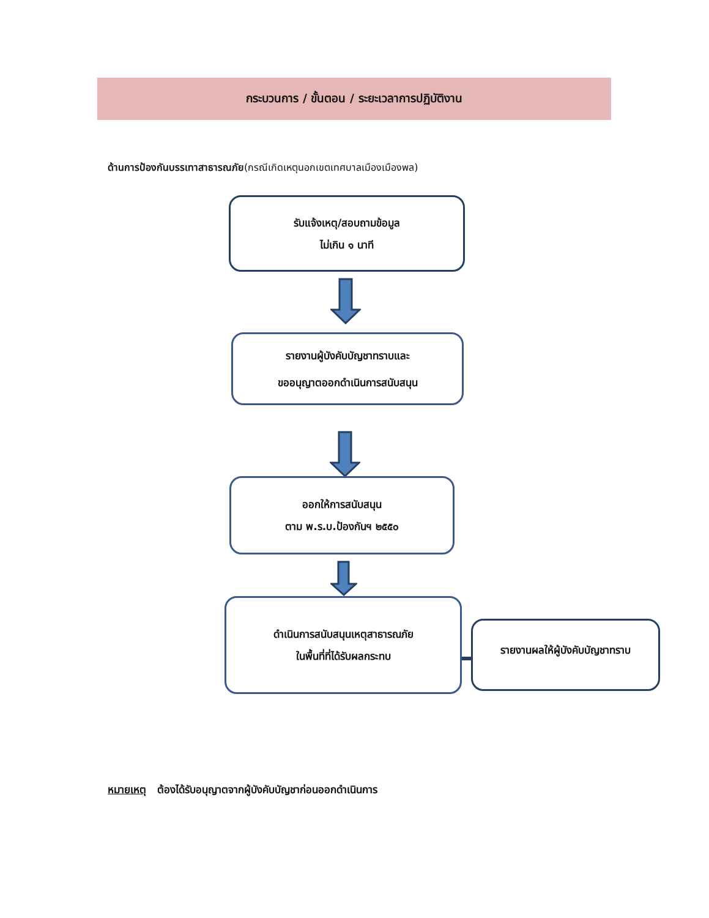กระบวนการ / ขั้นตอน / ระยะเวลาการปฏิบัติงาน
ด้านการป้องกันบรรเทาสาธารณภัย(กรณีเกิดเหตุนอกเขตเทศบาลเมืองเมืองพล)
รับแจ้งเหตุ/สอบถามข้อมูล
ไม่เกิน ๑ นาที
รายงานผู้บังคับบัญชาทราบและ
ขออนุญาตออกดำเนินการสนับสนุน
ออกให้การสนับสนุน
ตาม พ.ร.บ.ป้องกันฯ ๒๕๕๐
ดำเนินการสนับสนุนเหตุสาธารณภัย
ในพื้นที่ที่ได้รับผลกระทบ
รายงานผลให้ผู้บังคับบัญชาทราบ
หมายเหตุ ต้องได้รับอนุญาตจากผู้บังคับบัญชาก่อนออกดำเนินการ